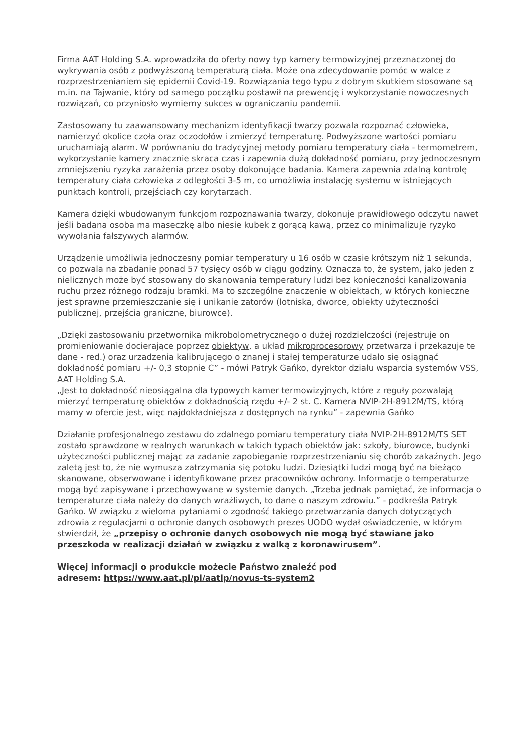Firma AAT Holding S.A. wprowadziła do oferty nowy typ kamery termowizyjnej przeznaczonej do wykrywania osób z podwyższoną temperaturą ciała. Może ona zdecydowanie pomóc w walce z rozprzestrzenianiem się epidemii Covid-19. Rozwiązania tego typu z dobrym skutkiem stosowane są m.in. na Tajwanie, który od samego początku postawił na prewencję i wykorzystanie nowoczesnych rozwiązań, co przyniosło wymierny sukces w ograniczaniu pandemii.
Zastosowany tu zaawansowany mechanizm identyfikacji twarzy pozwala rozpoznać człowieka, namierzyć okolice czoła oraz oczodołów i zmierzyć temperaturę. Podwyższone wartości pomiaru uruchamiają alarm. W porównaniu do tradycyjnej metody pomiaru temperatury ciała - termometrem, wykorzystanie kamery znacznie skraca czas i zapewnia dużą dokładność pomiaru, przy jednoczesnym zmniejszeniu ryzyka zarażenia przez osoby dokonujące badania. Kamera zapewnia zdalną kontrolę temperatury ciała człowieka z odległości 3-5 m, co umożliwia instalację systemu w istniejących punktach kontroli, przejściach czy korytarzach.
Kamera dzięki wbudowanym funkcjom rozpoznawania twarzy, dokonuje prawidłowego odczytu nawet jeśli badana osoba ma maseczkę albo niesie kubek z gorącą kawą, przez co minimalizuje ryzyko wywołania fałszywych alarmów.
Urządzenie umożliwia jednoczesny pomiar temperatury u 16 osób w czasie krótszym niż 1 sekunda, co pozwala na zbadanie ponad 57 tysięcy osób w ciągu godziny. Oznacza to, że system, jako jeden z nielicznych może być stosowany do skanowania temperatury ludzi bez konieczności kanalizowania ruchu przez różnego rodzaju bramki. Ma to szczególne znaczenie w obiektach, w których konieczne jest sprawne przemieszczanie się i unikanie zatorów (lotniska, dworce, obiekty użyteczności publicznej, przejścia graniczne, biurowce).
„Dzięki zastosowaniu przetwornika mikrobolometrycznego o dużej rozdzielczości (rejestruje on promieniowanie docierające poprzez obiektyw, a układ mikroprocesorowy przetwarza i przekazuje te dane - red.) oraz urzadzenia kalibrującego o znanej i stałej temperaturze udało się osiągnąć dokładność pomiaru +/- 0,3 stopnie C” - mówi Patryk Gańko, dyrektor działu wsparcia systemów VSS, AAT Holding S.A.
„Jest to dokładność nieosiągalna dla typowych kamer termowizyjnych, które z reguły pozwalają mierzyć temperaturę obiektów z dokładnością rzędu +/- 2 st. C. Kamera NVIP-2H-8912M/TS, którą mamy w ofercie jest, więc najdokładniejsza z dostępnych na rynku” - zapewnia Gańko
Działanie profesjonalnego zestawu do zdalnego pomiaru temperatury ciała NVIP-2H-8912M/TS SET zostało sprawdzone w realnych warunkach w takich typach obiektów jak: szkoły, biurowce, budynki użyteczności publicznej mając za zadanie zapobieganie rozprzestrzenianiu się chorób zakaźnych. Jego zaletą jest to, że nie wymusza zatrzymania się potoku ludzi. Dziesiątki ludzi mogą być na bieżąco skanowane, obserwowane i identyfikowane przez pracowników ochrony. Informacje o temperaturze mogą być zapisywane i przechowywane w systemie danych. „Trzeba jednak pamiętać, że informacja o temperaturze ciała należy do danych wrażliwych, to dane o naszym zdrowiu.” - podkreśla Patryk Gańko. W związku z wieloma pytaniami o zgodność takiego przetwarzania danych dotyczących zdrowia z regulacjami o ochronie danych osobowych prezes UODO wydał oświadczenie, w którym stwierdził, że „przepisy o ochronie danych osobowych nie mogą być stawiane jako przeszkoda w realizacji działań w związku z walką z koronawirusem”.
Więcej informacji o produkcie możecie Państwo znaleźć pod
adresem: https://www.aat.pl/pl/aatlp/novus-ts-system2